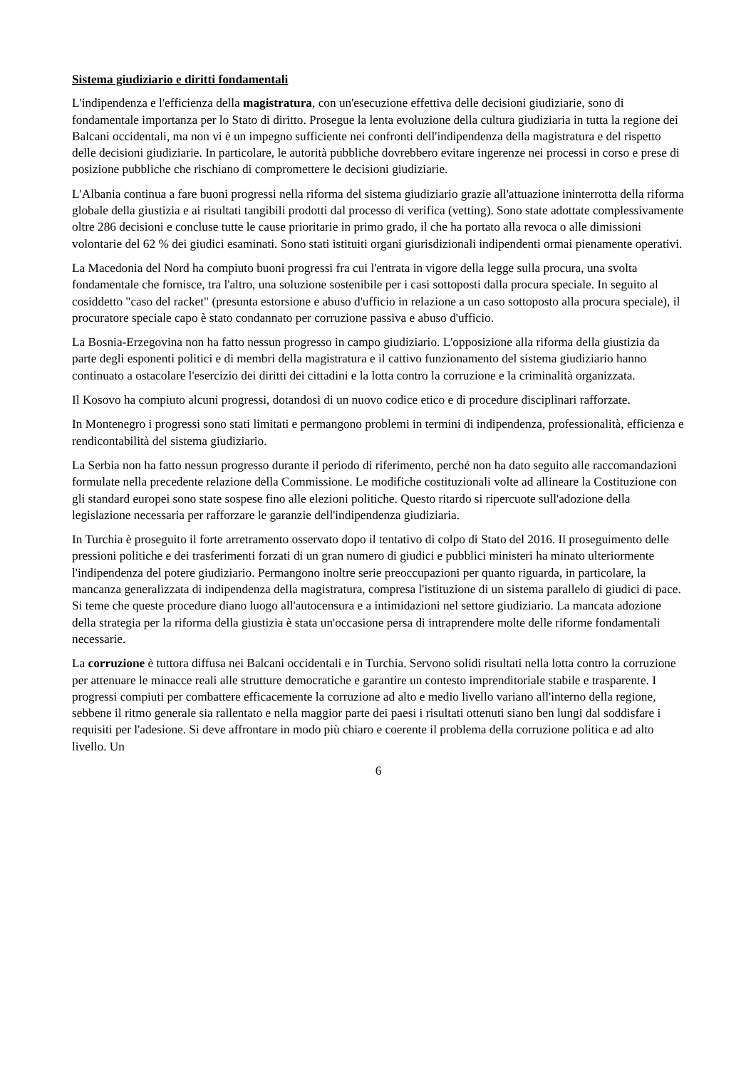Sistema giudiziario e diritti fondamentali
L'indipendenza e l'efficienza della magistratura, con un'esecuzione effettiva delle decisioni giudiziarie, sono di fondamentale importanza per lo Stato di diritto. Prosegue la lenta evoluzione della cultura giudiziaria in tutta la regione dei Balcani occidentali, ma non vi è un impegno sufficiente nei confronti dell'indipendenza della magistratura e del rispetto delle decisioni giudiziarie. In particolare, le autorità pubbliche dovrebbero evitare ingerenze nei processi in corso e prese di posizione pubbliche che rischiano di compromettere le decisioni giudiziarie.
L'Albania continua a fare buoni progressi nella riforma del sistema giudiziario grazie all'attuazione ininterrotta della riforma globale della giustizia e ai risultati tangibili prodotti dal processo di verifica (vetting). Sono state adottate complessivamente oltre 286 decisioni e concluse tutte le cause prioritarie in primo grado, il che ha portato alla revoca o alle dimissioni volontarie del 62 % dei giudici esaminati. Sono stati istituiti organi giurisdizionali indipendenti ormai pienamente operativi.
La Macedonia del Nord ha compiuto buoni progressi fra cui l'entrata in vigore della legge sulla procura, una svolta fondamentale che fornisce, tra l'altro, una soluzione sostenibile per i casi sottoposti dalla procura speciale. In seguito al cosiddetto "caso del racket" (presunta estorsione e abuso d'ufficio in relazione a un caso sottoposto alla procura speciale), il procuratore speciale capo è stato condannato per corruzione passiva e abuso d'ufficio.
La Bosnia-Erzegovina non ha fatto nessun progresso in campo giudiziario. L'opposizione alla riforma della giustizia da parte degli esponenti politici e di membri della magistratura e il cattivo funzionamento del sistema giudiziario hanno continuato a ostacolare l'esercizio dei diritti dei cittadini e la lotta contro la corruzione e la criminalità organizzata.
Il Kosovo ha compiuto alcuni progressi, dotandosi di un nuovo codice etico e di procedure disciplinari rafforzate.
In Montenegro i progressi sono stati limitati e permangono problemi in termini di indipendenza, professionalità, efficienza e rendicontabilità del sistema giudiziario.
La Serbia non ha fatto nessun progresso durante il periodo di riferimento, perché non ha dato seguito alle raccomandazioni formulate nella precedente relazione della Commissione. Le modifiche costituzionali volte ad allineare la Costituzione con gli standard europei sono state sospese fino alle elezioni politiche. Questo ritardo si ripercuote sull'adozione della legislazione necessaria per rafforzare le garanzie dell'indipendenza giudiziaria.
In Turchia è proseguito il forte arretramento osservato dopo il tentativo di colpo di Stato del 2016. Il proseguimento delle pressioni politiche e dei trasferimenti forzati di un gran numero di giudici e pubblici ministeri ha minato ulteriormente l'indipendenza del potere giudiziario. Permangono inoltre serie preoccupazioni per quanto riguarda, in particolare, la mancanza generalizzata di indipendenza della magistratura, compresa l'istituzione di un sistema parallelo di giudici di pace. Si teme che queste procedure diano luogo all'autocensura e a intimidazioni nel settore giudiziario. La mancata adozione della strategia per la riforma della giustizia è stata un'occasione persa di intraprendere molte delle riforme fondamentali necessarie.
La corruzione è tuttora diffusa nei Balcani occidentali e in Turchia. Servono solidi risultati nella lotta contro la corruzione per attenuare le minacce reali alle strutture democratiche e garantire un contesto imprenditoriale stabile e trasparente. I progressi compiuti per combattere efficacemente la corruzione ad alto e medio livello variano all'interno della regione, sebbene il ritmo generale sia rallentato e nella maggior parte dei paesi i risultati ottenuti siano ben lungi dal soddisfare i requisiti per l'adesione. Si deve affrontare in modo più chiaro e coerente il problema della corruzione politica e ad alto livello. Un
6